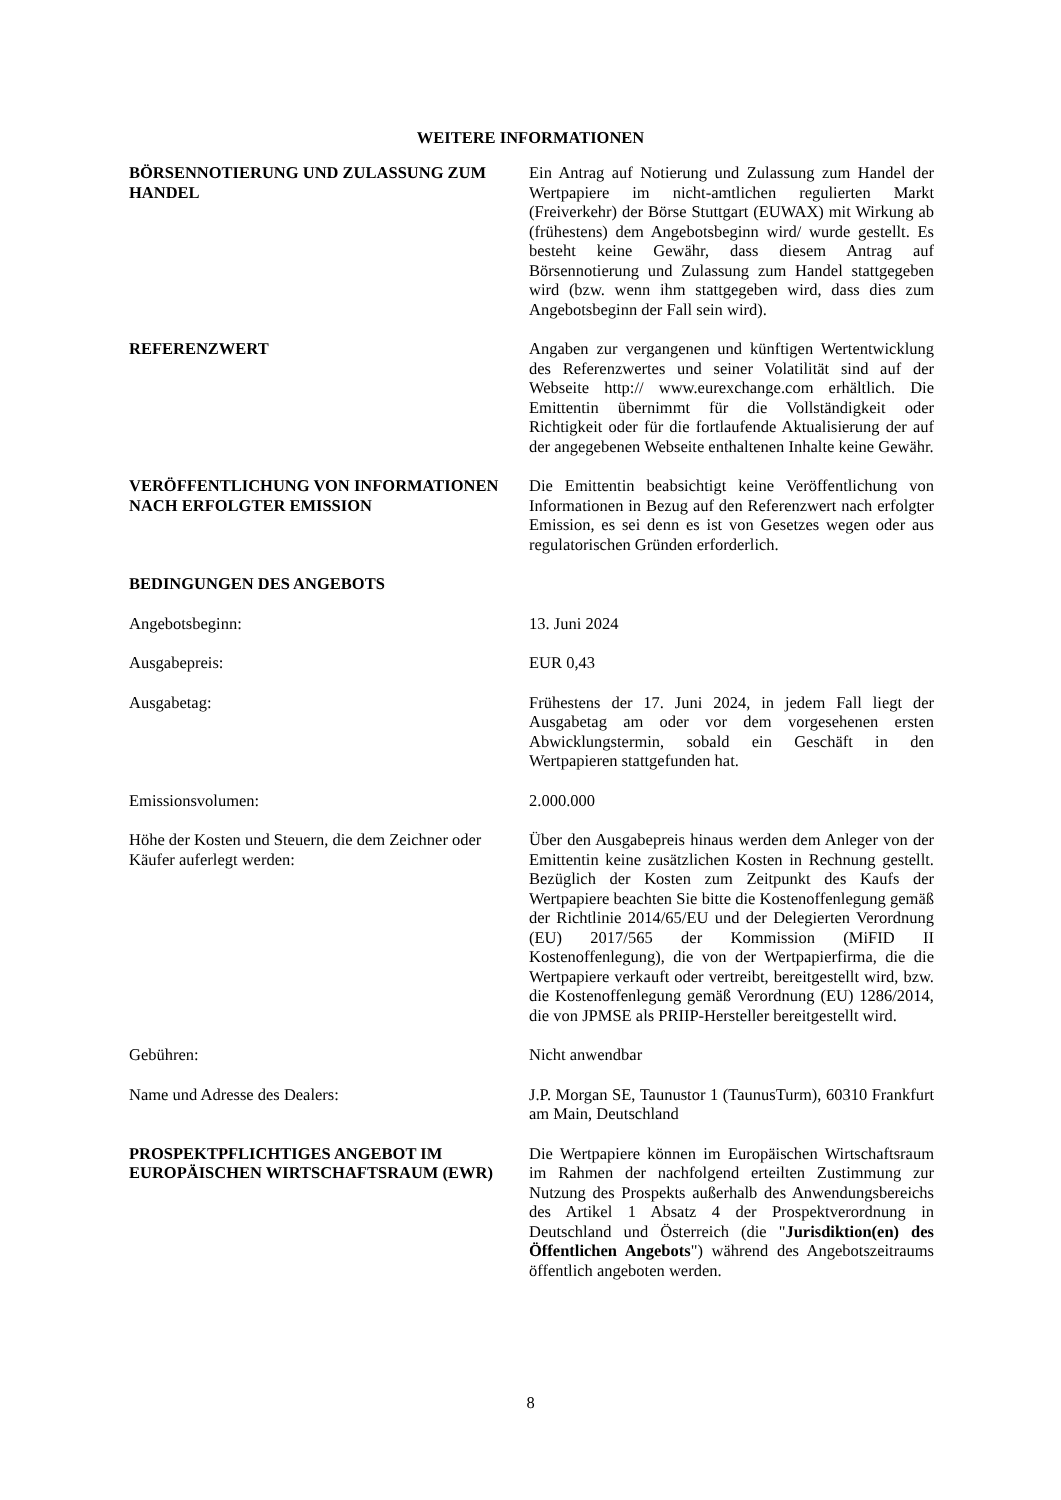WEITERE INFORMATIONEN
BÖRSENNOTIERUNG UND ZULASSUNG ZUM HANDEL
Ein Antrag auf Notierung und Zulassung zum Handel der Wertpapiere im nicht-amtlichen regulierten Markt (Freiverkehr) der Börse Stuttgart (EUWAX) mit Wirkung ab (frühestens) dem Angebotsbeginn wird/ wurde gestellt. Es besteht keine Gewähr, dass diesem Antrag auf Börsennotierung und Zulassung zum Handel stattgegeben wird (bzw. wenn ihm stattgegeben wird, dass dies zum Angebotsbeginn der Fall sein wird).
REFERENZWERT Angaben zur vergangenen und künftigen Wertentwicklung des Referenzwertes und seiner Volatilität sind auf der Webseite http:// www.eurexchange.com erhältlich. Die Emittentin übernimmt für die Vollständigkeit oder Richtigkeit oder für die fortlaufende Aktualisierung der auf der angegebenen Webseite enthaltenen Inhalte keine Gewähr.
VERÖFFENTLICHUNG VON INFORMATIONEN NACH ERFOLGTER EMISSION
Die Emittentin beabsichtigt keine Veröffentlichung von Informationen in Bezug auf den Referenzwert nach erfolgter Emission, es sei denn es ist von Gesetzes wegen oder aus regulatorischen Gründen erforderlich.
BEDINGUNGEN DES ANGEBOTS
Angebotsbeginn: 13. Juni 2024
Ausgabepreis: EUR 0,43
Ausgabetag: Frühestens der 17. Juni 2024, in jedem Fall liegt der Ausgabetag am oder vor dem vorgesehenen ersten Abwicklungstermin, sobald ein Geschäft in den Wertpapieren stattgefunden hat.
Emissionsvolumen: 2.000.000
Höhe der Kosten und Steuern, die dem Zeichner oder Käufer auferlegt werden:
Über den Ausgabepreis hinaus werden dem Anleger von der Emittentin keine zusätzlichen Kosten in Rechnung gestellt. Bezüglich der Kosten zum Zeitpunkt des Kaufs der Wertpapiere beachten Sie bitte die Kostenoffenlegung gemäß der Richtlinie 2014/65/EU und der Delegierten Verordnung (EU) 2017/565 der Kommission (MiFID II Kostenoffenlegung), die von der Wertpapierfirma, die die Wertpapiere verkauft oder vertreibt, bereitgestellt wird, bzw. die Kostenoffenlegung gemäß Verordnung (EU) 1286/2014, die von JPMSE als PRIIP-Hersteller bereitgestellt wird.
Gebühren: Nicht anwendbar
Name und Adresse des Dealers: J.P. Morgan SE, Taunustor 1 (TaunusTurm), 60310 Frankfurt am Main, Deutschland
PROSPEKTPFLICHTIGES ANGEBOT IM EUROPÄISCHEN WIRTSCHAFTSRAUM (EWR)
Die Wertpapiere können im Europäischen Wirtschaftsraum im Rahmen der nachfolgend erteilten Zustimmung zur Nutzung des Prospekts außerhalb des Anwendungsbereichs des Artikel 1 Absatz 4 der Prospektverordnung in Deutschland und Österreich (die "Jurisdiktion(en) des Öffentlichen Angebots") während des Angebotszeitraums öffentlich angeboten werden.
8